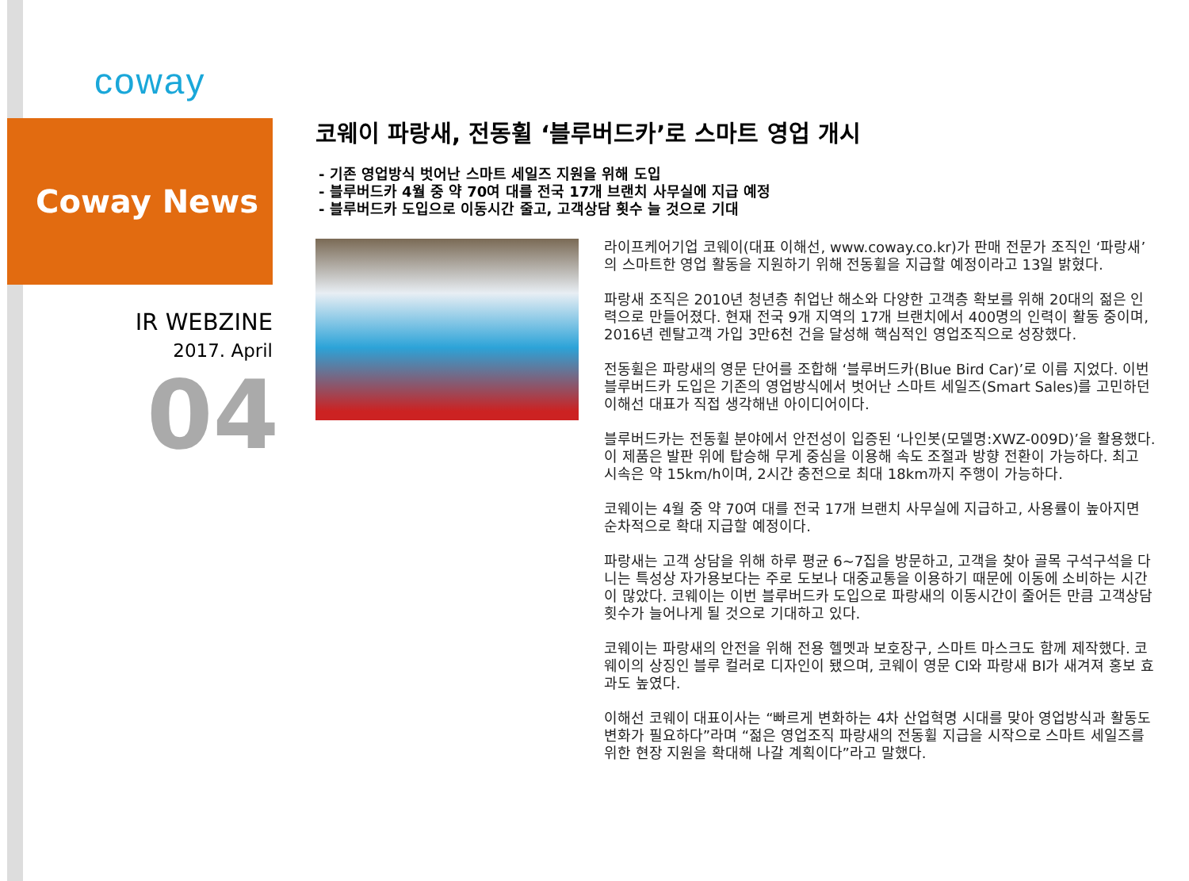coway
Coway News
IR WEBZINE
2017. April
04
코웨이 파랑새, 전동휠 ‘블루버드카’로 스마트 영업 개시
- 기존 영업방식 벗어난 스마트 세일즈 지원을 위해 도입
- 블루버드카 4월 중 약 70여 대를 전국 17개 브랜치 사무실에 지급 예정
- 블루버드카 도입으로 이동시간 줄고, 고객상담 횟수 늘 것으로 기대
라이프케어기업 코웨이(대표 이해선, www.coway.co.kr)가 판매 전문가 조직인 ‘파랑새’의 스마트한 영업 활동을 지원하기 위해 전동휠을 지급할 예정이라고 13일 밝혔다.
파랑새 조직은 2010년 청년층 취업난 해소와 다양한 고객층 확보를 위해 20대의 젊은 인력으로 만들어졌다. 현재 전국 9개 지역의 17개 브랜치에서 400명의 인력이 활동 중이며, 2016년 렌탈고객 가입 3만6천 건을 달성해 핵심적인 영업조직으로 성장했다.
전동휠은 파랑새의 영문 단어를 조합해 ‘블루버드카(Blue Bird Car)’로 이름 지었다. 이번 블루버드카 도입은 기존의 영업방식에서 벗어난 스마트 세일즈(Smart Sales)를 고민하던 이해선 대표가 직접 생각해낸 아이디어이다.
블루버드카는 전동휠 분야에서 안전성이 입증된 ‘나인봇(모델명:XWZ-009D)’을 활용했다. 이 제품은 발판 위에 탑승해 무게 중심을 이용해 속도 조절과 방향 전환이 가능하다. 최고 시속은 약 15km/h이며, 2시간 충전으로 최대 18km까지 주행이 가능하다.
코웨이는 4월 중 약 70여 대를 전국 17개 브랜치 사무실에 지급하고, 사용률이 높아지면 순차적으로 확대 지급할 예정이다.
파랑새는 고객 상담을 위해 하루 평균 6~7집을 방문하고, 고객을 찾아 골목 구석구석을 다니는 특성상 자가용보다는 주로 도보나 대중교통을 이용하기 때문에 이동에 소비하는 시간이 많았다. 코웨이는 이번 블루버드카 도입으로 파랑새의 이동시간이 줄어든 만큼 고객상담 횟수가 늘어나게 될 것으로 기대하고 있다.
코웨이는 파랑새의 안전을 위해 전용 헬멧과 보호장구, 스마트 마스크도 함께 제작했다. 코웨이의 상징인 블루 컬러로 디자인이 됐으며, 코웨이 영문 CI와 파랑새 BI가 새겨져 홍보 효과도 높였다.
이해선 코웨이 대표이사는 “빠르게 변화하는 4차 산업혁명 시대를 맞아 영업방식과 활동도 변화가 필요하다”라며 “젊은 영업조직 파랑새의 전동휠 지급을 시작으로 스마트 세일즈를 위한 현장 지원을 확대해 나갈 계획이다”라고 말했다.